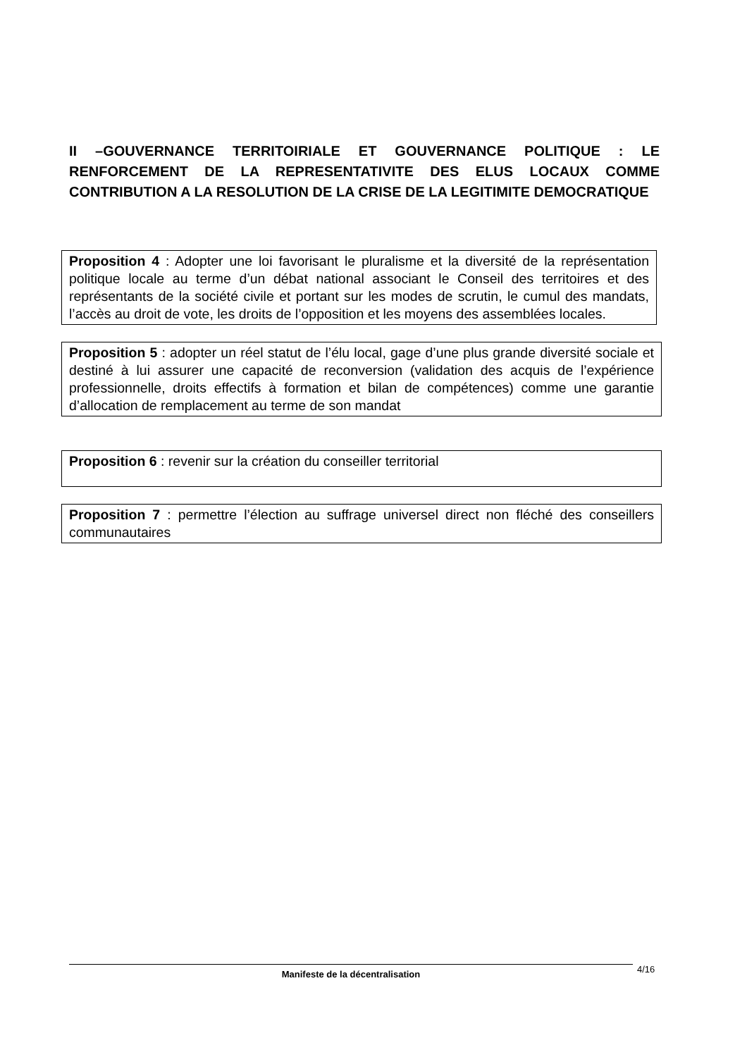II –GOUVERNANCE TERRITOIRIALE ET GOUVERNANCE POLITIQUE : LE RENFORCEMENT DE LA REPRESENTATIVITE DES ELUS LOCAUX COMME CONTRIBUTION A LA RESOLUTION DE LA CRISE DE LA LEGITIMITE DEMOCRATIQUE
Proposition 4 : Adopter une loi favorisant le pluralisme et la diversité de la représentation politique locale au terme d’un débat national associant le Conseil des territoires et des représentants de la société civile et portant sur les modes de scrutin, le cumul des mandats, l’accès au droit de vote, les droits de l’opposition et les moyens des assemblées locales.
Proposition 5 : adopter un réel statut de l’élu local, gage d’une plus grande diversité sociale et destiné à lui assurer une capacité de reconversion (validation des acquis de l’expérience professionnelle, droits effectifs à formation et bilan de compétences) comme une garantie d’allocation de remplacement au terme de son mandat
Proposition 6 : revenir sur la création du conseiller territorial
Proposition 7 : permettre l’élection au suffrage universel direct non fléché des conseillers communautaires
Manifeste de la décentralisation 4/16